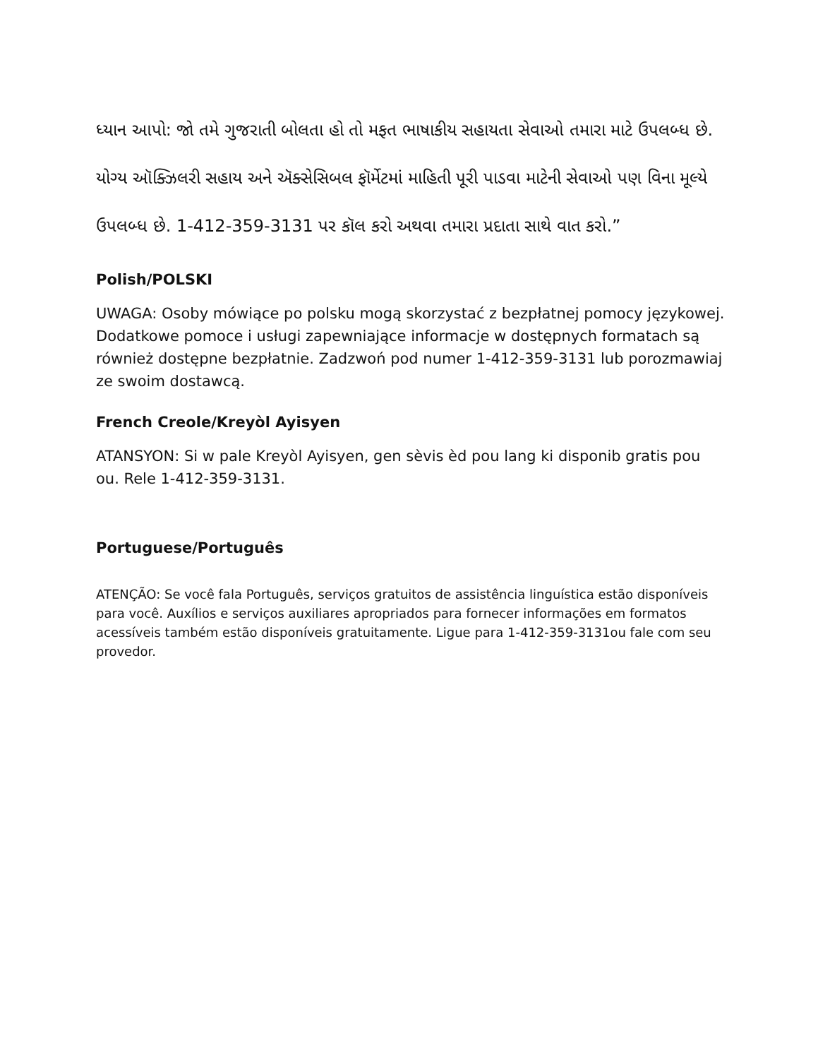ધ્યાન આપો: જો તમે ગુજરાતી બોલતા હો તો મફત ભાષાકીય સહાયતા સેવાઓ તમારા માટે ઉપલબ્ધ છે. યોગ્ય ઑક્ઝિલરી સહાય અને ઍક્સેસિબલ ફૉર્મેટમાં માહિતી પૂરી પાડવા માટેની સેવાઓ પણ વિના મૂલ્યે ઉપલબ્ધ છે. 1-412-359-3131 પર કૉલ કરો અથવા તમારા પ્રદાતા સાથે વાત કરો.”
Polish/POLSKI
UWAGA: Osoby mówiące po polsku mogą skorzystać z bezpłatnej pomocy językowej. Dodatkowe pomoce i usługi zapewniające informacje w dostępnych formatach są również dostępne bezpłatnie. Zadzwoń pod numer 1-412-359-3131 lub porozmawiaj ze swoim dostawcą.
French Creole/Kreyòl Ayisyen
ATANSYON: Si w pale Kreyòl Ayisyen, gen sèvis èd pou lang ki disponib gratis pou ou. Rele 1-412-359-3131.
Portuguese/Português
ATENÇÃO: Se você fala Português, serviços gratuitos de assistência linguística estão disponíveis para você. Auxílios e serviços auxiliares apropriados para fornecer informações em formatos acessíveis também estão disponíveis gratuitamente. Ligue para 1-412-359-3131ou fale com seu provedor.